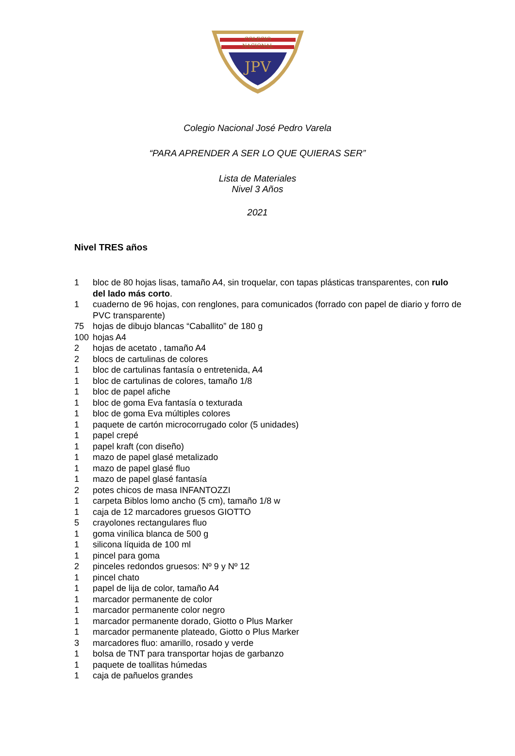COLEGIO
NACIONAL
JPV
Colegio Nacional José Pedro Varela
“PARA APRENDER A SER LO QUE QUIERAS SER”
Lista de Materiales
Nivel 3 Años
2021
Nivel TRES años
1 bloc de 80 hojas lisas, tamaño A4, sin troquelar, con tapas plásticas transparentes, con rulo del lado más corto.
1 cuaderno de 96 hojas, con renglones, para comunicados (forrado con papel de diario y forro de PVC transparente)
75 hojas de dibujo blancas “Caballito” de 180 g
100 hojas A4
2 hojas de acetato , tamaño A4
2 blocs de cartulinas de colores
1 bloc de cartulinas fantasía o entretenida, A4
1 bloc de cartulinas de colores, tamaño 1/8
1 bloc de papel afiche
1 bloc de goma Eva fantasía o texturada
1 bloc de goma Eva múltiples colores
1 paquete de cartón microcorrugado color (5 unidades)
1 papel crepé
1 papel kraft (con diseño)
1 mazo de papel glasé metalizado
1 mazo de papel glasé fluo
1 mazo de papel glasé fantasía
2 potes chicos de masa INFANTOZZI
1 carpeta Biblos lomo ancho (5 cm), tamaño 1/8 w
1 caja de 12 marcadores gruesos GIOTTO
5 crayolones rectangulares fluo
1 goma vinílica blanca de 500 g
1 silicona líquida de 100 ml
1 pincel para goma
2 pinceles redondos gruesos: Nº 9 y Nº 12
1 pincel chato
1 papel de lija de color, tamaño A4
1 marcador permanente de color
1 marcador permanente color negro
1 marcador permanente dorado, Giotto o Plus Marker
1 marcador permanente plateado, Giotto o Plus Marker
3 marcadores fluo: amarillo, rosado y verde
1 bolsa de TNT para transportar hojas de garbanzo
1 paquete de toallitas húmedas
1 caja de pañuelos grandes